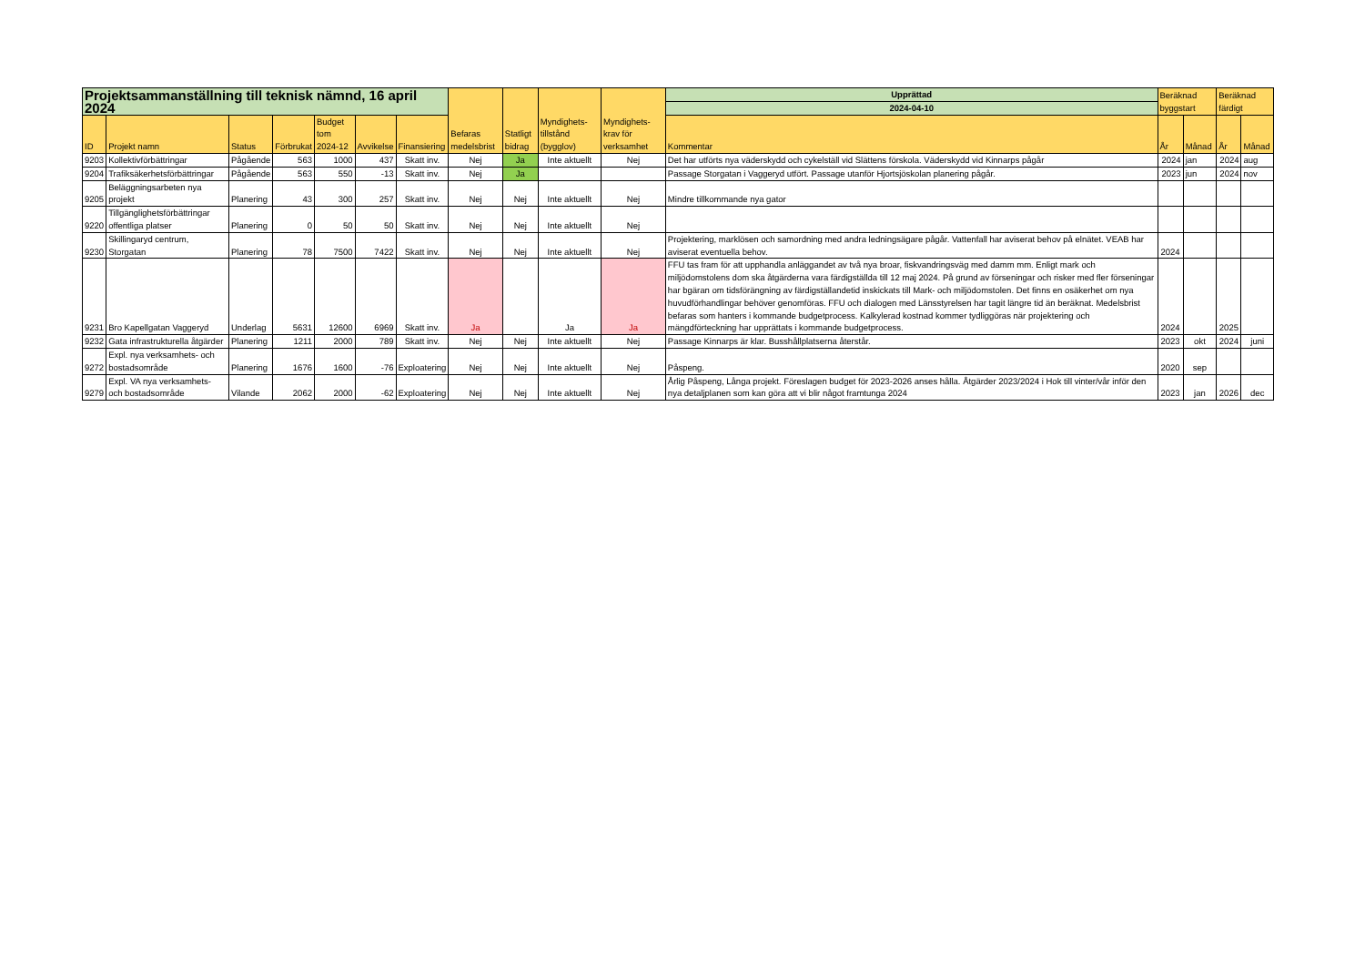| Projektsammanställning till teknisk nämnd, 16 april 2024 | | | | | | | Befaras medelsbrist | Statligt bidrag | Myndighets-tillstånd (bygglov) | Myndighets-krav för verksamhet | Upprättad | Beräknad byggstart | | Beräknad färdigt | |
| --- | --- | --- | --- | --- | --- | --- | --- | --- | --- | --- | --- | --- | --- | --- | --- |
| | | | | | | | | | | | 2024-04-10 | | | | |
| ID | Projekt namn | Status | Förbrukat | Budget tom 2024-12 | Avvikelse | Finansiering | | | | | Kommentar | År | Månad | År | Månad |
| 9203 | Kollektivförbättringar | Pågående | 563 | 1000 | 437 | Skatt inv. | Nej | Ja | Inte aktuellt | Nej | Det har utförts nya väderskydd och cykelställ vid Slättens förskola. Väderskydd vid Kinnarps pågår | 2024 | jan | 2024 | aug |
| 9204 | Trafiksäkerhetsförbättringar | Pågående | 563 | 550 | -13 | Skatt inv. | Nej | Ja | | | Passage Storgatan i Vaggeryd utfört. Passage utanför Hjortsjöskolan planering pågår. | 2023 | jun | 2024 | nov |
| 9205 | Beläggningsarbeten nya projekt | Planering | 43 | 300 | 257 | Skatt inv. | Nej | Nej | Inte aktuellt | Nej | Mindre tillkommande nya gator | | | | |
| 9220 | Tillgänglighetsförbättringar offentliga platser | Planering | 0 | 50 | 50 | Skatt inv. | Nej | Nej | Inte aktuellt | Nej | | | | | |
| 9230 | Skillingaryd centrum, Storgatan | Planering | 78 | 7500 | 7422 | Skatt inv. | Nej | Nej | Inte aktuellt | Nej | Projektering, marklösen och samordning med andra ledningsägare pågår. Vattenfall har aviserat behov på elnätet. VEAB har aviserat eventuella behov. | 2024 | | | |
| 9231 | Bro Kapellgatan Vaggeryd | Underlag | 5631 | 12600 | 6969 | Skatt inv. | Ja | | Ja | Ja | FFU tas fram för att upphandla anläggandet av två nya broar, fiskvandringsväg med damm mm. Enligt mark och miljödomstolens dom ska åtgärderna vara färdigställda till 12 maj 2024. På grund av förseningar och risker med fler förseningar har bgäran om tidsförängning av färdigställandetid inskickats till Mark- och miljödomstolen. Det finns en osäkerhet om nya huvudförhandlingar behöver genomföras. FFU och dialogen med Länsstyrelsen har tagit längre tid än beräknat. Medelsbrist befaras som hanters i kommande budgetprocess. Kalkylerad kostnad kommer tydliggöras när projektering och mängdförteckning har upprättats i kommande budgetprocess. | 2024 | | 2025 | |
| 9232 | Gata infrastrukturella åtgärder | Planering | 1211 | 2000 | 789 | Skatt inv. | Nej | Nej | Inte aktuellt | Nej | Passage Kinnarps är klar. Busshållplatserna återstår. | 2023 | okt | 2024 | juni |
| 9272 | Expl. nya verksamhets- och bostadsområde | Planering | 1676 | 1600 | -76 | Exploatering | Nej | Nej | Inte aktuellt | Nej | Påspeng. | 2020 | sep | | |
| 9279 | Expl. VA nya verksamhets- och bostadsområde | Vilande | 2062 | 2000 | -62 | Exploatering | Nej | Nej | Inte aktuellt | Nej | Årlig Påspeng, Långa projekt. Föreslagen budget för 2023-2026 anses hålla. Åtgärder 2023/2024 i Hok till vinter/vår inför den nya detaljplanen som kan göra att vi blir något framtunga 2024 | 2023 | jan | 2026 | dec |